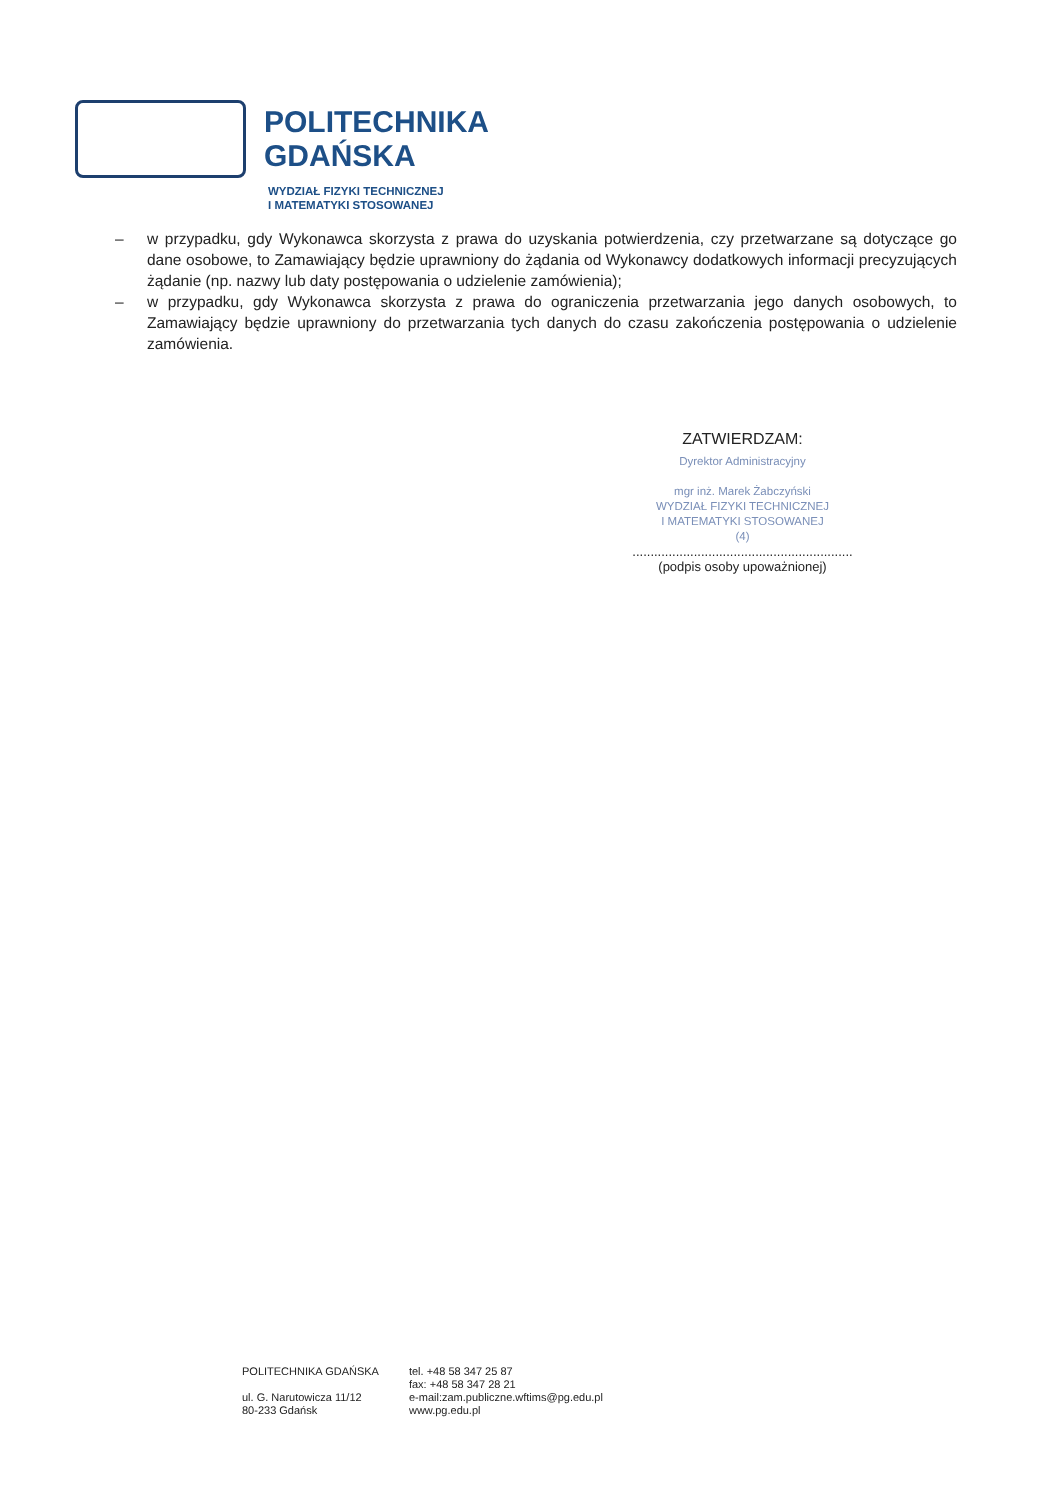POLITECHNIKA
GDAŃSKA
WYDZIAŁ FIZYKI TECHNICZNEJ
I MATEMATYKI STOSOWANEJ
– w przypadku, gdy Wykonawca skorzysta z prawa do uzyskania potwierdzenia, czy przetwarzane są dotyczące go dane osobowe, to Zamawiający będzie uprawniony do żądania od Wykonawcy dodatkowych informacji precyzujących żądanie (np. nazwy lub daty postępowania o udzielenie zamówienia);
– w przypadku, gdy Wykonawca skorzysta z prawa do ograniczenia przetwarzania jego danych osobowych, to Zamawiający będzie uprawniony do przetwarzania tych danych do czasu zakończenia postępowania o udzielenie zamówienia.
ZATWIERDZAM:
Dyrektor Administracyjny
mgr inż. Marek Żabczyński
WYDZIAŁ FIZYKI TECHNICZNEJ
I MATEMATYKI STOSOWANEJ
(4)
.............................................................
(podpis osoby upoważnionej)
POLITECHNIKA GDAŃSKA
ul. G. Narutowicza 11/12
80-233 Gdańsk
tel. +48 58 347 25 87
fax: +48 58 347 28 21
e-mail:zam.publiczne.wftims@pg.edu.pl
www.pg.edu.pl